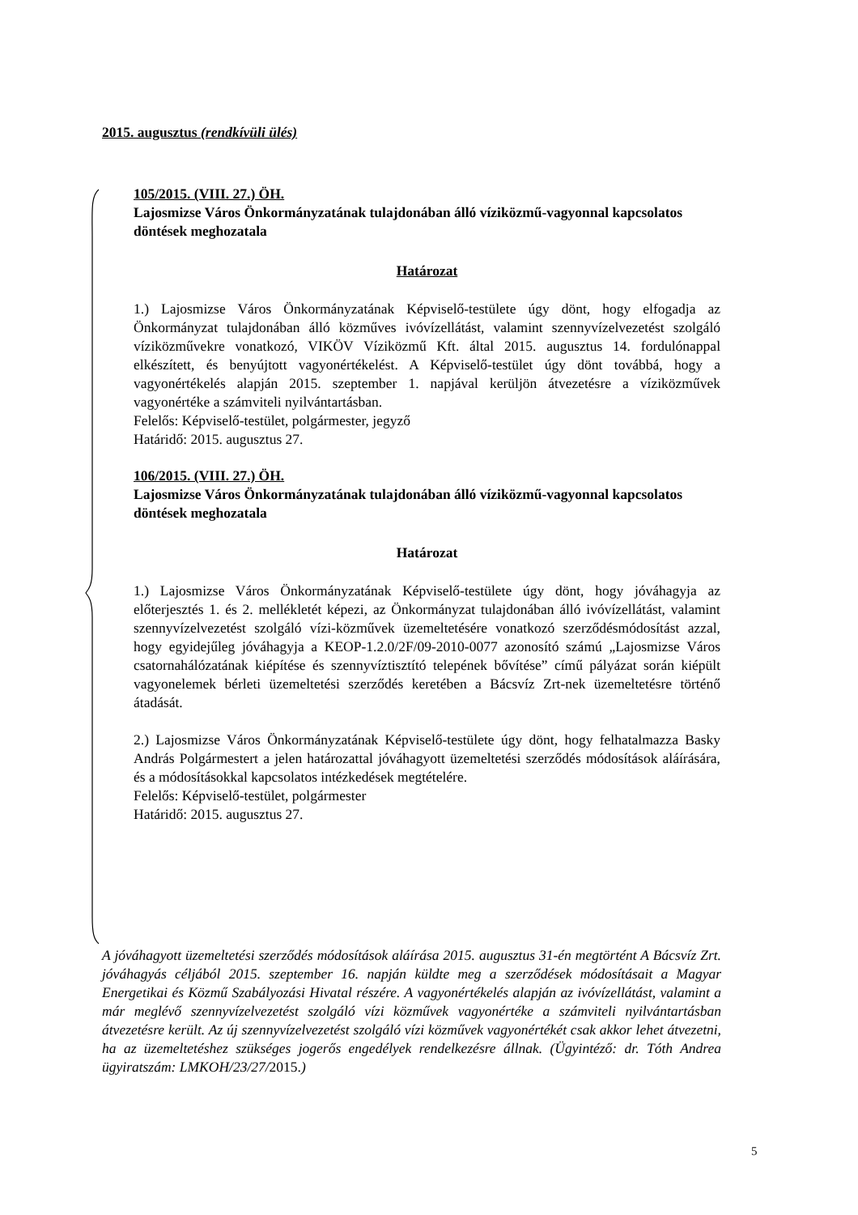2015. augusztus (rendkívüli ülés)
105/2015. (VIII. 27.) ÖH.
Lajosmizse Város Önkormányzatának tulajdonában álló víziközmű-vagyonnal kapcsolatos döntések meghozatala
Határozat
1.) Lajosmizse Város Önkormányzatának Képviselő-testülete úgy dönt, hogy elfogadja az Önkormányzat tulajdonában álló közműves ivóvízellátást, valamint szennyvízelvezetést szolgáló víziközművekre vonatkozó, VIKÖV Víziközmű Kft. által 2015. augusztus 14. fordulónappal elkészített, és benyújtott vagyonértékelést. A Képviselő-testület úgy dönt továbbá, hogy a vagyonértékelés alapján 2015. szeptember 1. napjával kerüljön átvezetésre a víziközművek vagyonértéke a számviteli nyilvántartásban.
Felelős: Képviselő-testület, polgármester, jegyző
Határidő: 2015. augusztus 27.
106/2015. (VIII. 27.) ÖH.
Lajosmizse Város Önkormányzatának tulajdonában álló víziközmű-vagyonnal kapcsolatos döntések meghozatala
Határozat
1.) Lajosmizse Város Önkormányzatának Képviselő-testülete úgy dönt, hogy jóváhagyja az előterjesztés 1. és 2. mellékletét képezi, az Önkormányzat tulajdonában álló ivóvízellátást, valamint szennyvízelvezetést szolgáló vízi-közművek üzemeltetésére vonatkozó szerződésmódosítást azzal, hogy egyidejűleg jóváhagyja a KEOP-1.2.0/2F/09-2010-0077 azonosító számú „Lajosmizse Város csatornahálózatának kiépítése és szennyvíztisztító telepének bővítése” című pályázat során kiépült vagyonelemek bérleti üzemeltetési szerződés keretében a Bácsvíz Zrt-nek üzemeltetésre történő átadását.
2.) Lajosmizse Város Önkormányzatának Képviselő-testülete úgy dönt, hogy felhatalmazza Basky András Polgármestert a jelen határozattal jóváhagyott üzemeltetési szerződés módosítások aláírására, és a módosításokkal kapcsolatos intézkedések megtételére.
Felelős: Képviselő-testület, polgármester
Határidő: 2015. augusztus 27.
A jóváhagyott üzemeltetési szerződés módosítások aláírása 2015. augusztus 31-én megtörtént A Bácsvíz Zrt. jóváhagyás céljából 2015. szeptember 16. napján küldte meg a szerződések módosításait a Magyar Energetikai és Közmű Szabályozási Hivatal részére. A vagyonértékelés alapján az ivóvízellátást, valamint a már meglévő szennyvízelvezetést szolgáló vízi közművek vagyonértéke a számviteli nyilvántartásban átvezetésre került. Az új szennyvízelvezetést szolgáló vízi közművek vagyonértékét csak akkor lehet átvezetni, ha az üzemeltetéshez szükséges jogerős engedélyek rendelkezésre állnak. (Ügyintéző: dr. Tóth Andrea ügyiratszám: LMKOH/23/27/2015.)
5